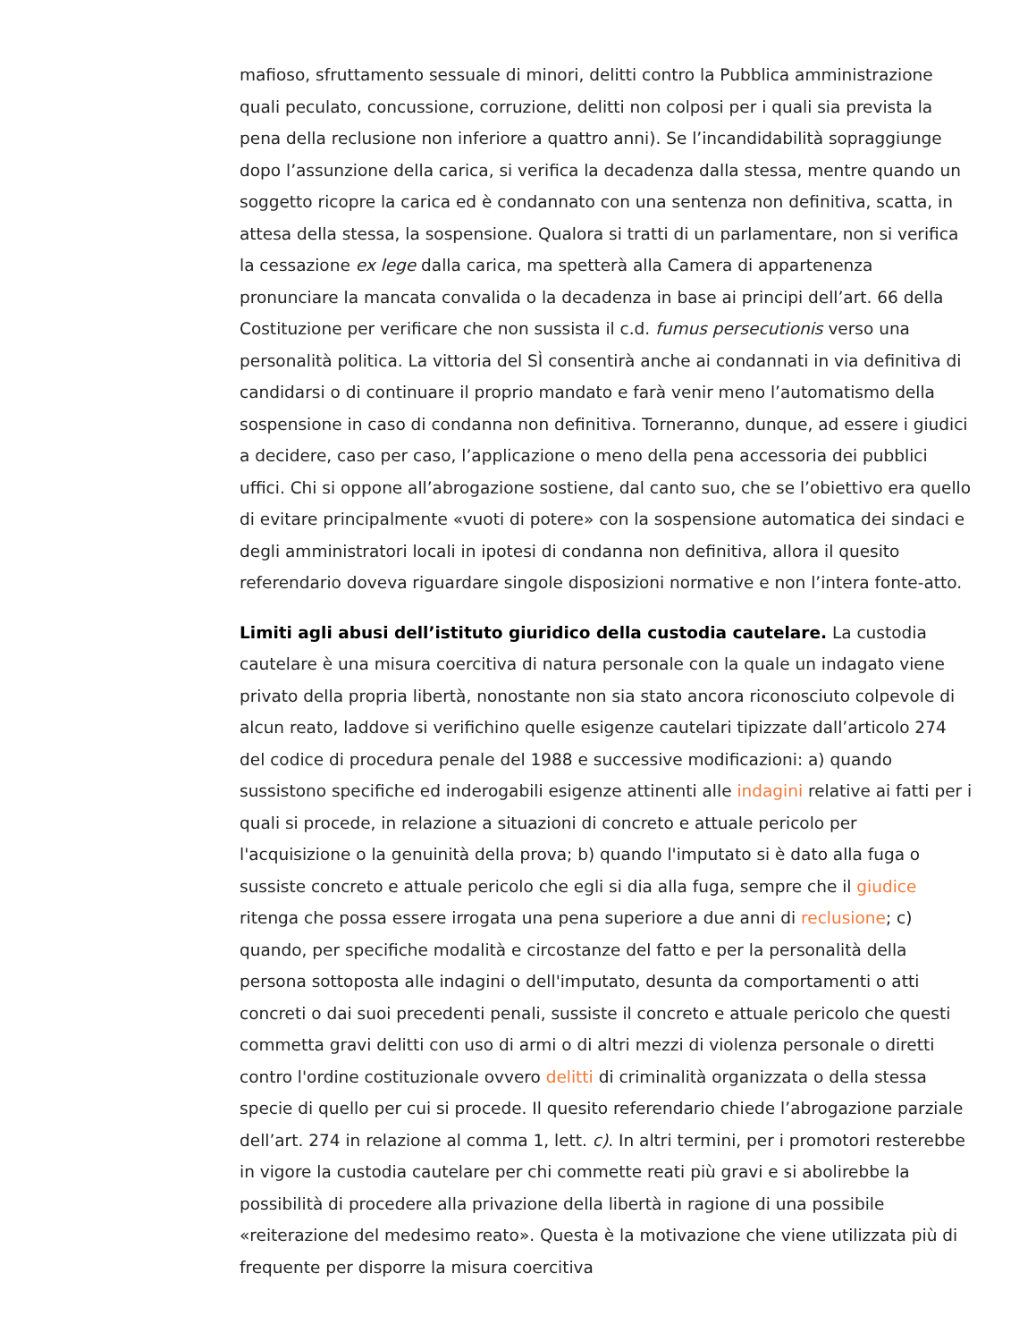mafioso, sfruttamento sessuale di minori, delitti contro la Pubblica amministrazione quali peculato, concussione, corruzione, delitti non colposi per i quali sia prevista la pena della reclusione non inferiore a quattro anni). Se l’incandidabilità sopraggiunge dopo l’assunzione della carica, si verifica la decadenza dalla stessa, mentre quando un soggetto ricopre la carica ed è condannato con una sentenza non definitiva, scatta, in attesa della stessa, la sospensione. Qualora si tratti di un parlamentare, non si verifica la cessazione ex lege dalla carica, ma spetterà alla Camera di appartenenza pronunciare la mancata convalida o la decadenza in base ai principi dell’art. 66 della Costituzione per verificare che non sussista il c.d. fumus persecutionis verso una personalità politica. La vittoria del SÌ consentirà anche ai condannati in via definitiva di candidarsi o di continuare il proprio mandato e farà venir meno l’automatismo della sospensione in caso di condanna non definitiva. Torneranno, dunque, ad essere i giudici a decidere, caso per caso, l’applicazione o meno della pena accessoria dei pubblici uffici. Chi si oppone all’abrogazione sostiene, dal canto suo, che se l’obiettivo era quello di evitare principalmente «vuoti di potere» con la sospensione automatica dei sindaci e degli amministratori locali in ipotesi di condanna non definitiva, allora il quesito referendario doveva riguardare singole disposizioni normative e non l’intera fonte-atto.
Limiti agli abusi dell’istituto giuridico della custodia cautelare. La custodia cautelare è una misura coercitiva di natura personale con la quale un indagato viene privato della propria libertà, nonostante non sia stato ancora riconosciuto colpevole di alcun reato, laddove si verifichino quelle esigenze cautelari tipizzate dall’articolo 274 del codice di procedura penale del 1988 e successive modificazioni: a) quando sussistono specifiche ed inderogabili esigenze attinenti alle indagini relative ai fatti per i quali si procede, in relazione a situazioni di concreto e attuale pericolo per l'acquisizione o la genuinità della prova; b) quando l'imputato si è dato alla fuga o sussiste concreto e attuale pericolo che egli si dia alla fuga, sempre che il giudice ritenga che possa essere irrogata una pena superiore a due anni di reclusione; c) quando, per specifiche modalità e circostanze del fatto e per la personalità della persona sottoposta alle indagini o dell'imputato, desunta da comportamenti o atti concreti o dai suoi precedenti penali, sussiste il concreto e attuale pericolo che questi commetta gravi delitti con uso di armi o di altri mezzi di violenza personale o diretti contro l'ordine costituzionale ovvero delitti di criminalità organizzata o della stessa specie di quello per cui si procede. Il quesito referendario chiede l’abrogazione parziale dell’art. 274 in relazione al comma 1, lett. c). In altri termini, per i promotori resterebbe in vigore la custodia cautelare per chi commette reati più gravi e si abolirebbe la possibilità di procedere alla privazione della libertà in ragione di una possibile «reiterazione del medesimo reato». Questa è la motivazione che viene utilizzata più di frequente per disporre la misura coercitiva